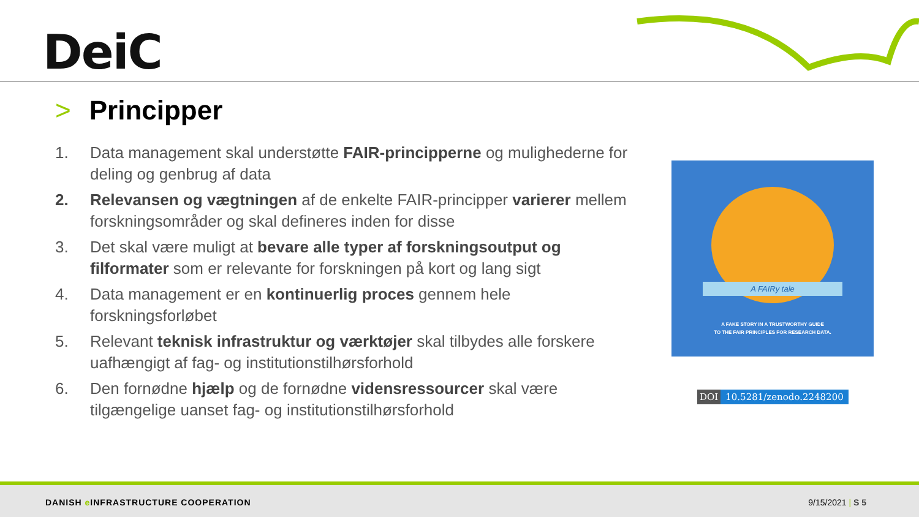DeiC
> Principper
1. Data management skal understøtte FAIR-principperne og mulighederne for deling og genbrug af data
2. Relevansen og vægtningen af de enkelte FAIR-principper varierer mellem forskningsområder og skal defineres inden for disse
3. Det skal være muligt at bevare alle typer af forskningsoutput og filformater som er relevante for forskningen på kort og lang sigt
4. Data management er en kontinuerlig proces gennem hele forskningsforløbet
5. Relevant teknisk infrastruktur og værktøjer skal tilbydes alle forskere uafhængigt af fag- og institutionstilhørsforhold
6. Den fornødne hjælp og de fornødne vidensressourcer skal være tilgængelige uanset fag- og institutionstilhørsforhold
A FAIRy tale
A FAKE STORY IN A TRUSTWORTHY GUIDE
TO THE FAIR PRINCIPLES FOR RESEARCH DATA.
DOI 10.5281/zenodo.2248200
DANISH e INFRASTRUCTURE COOPERATION
9/15/2021 | S 5